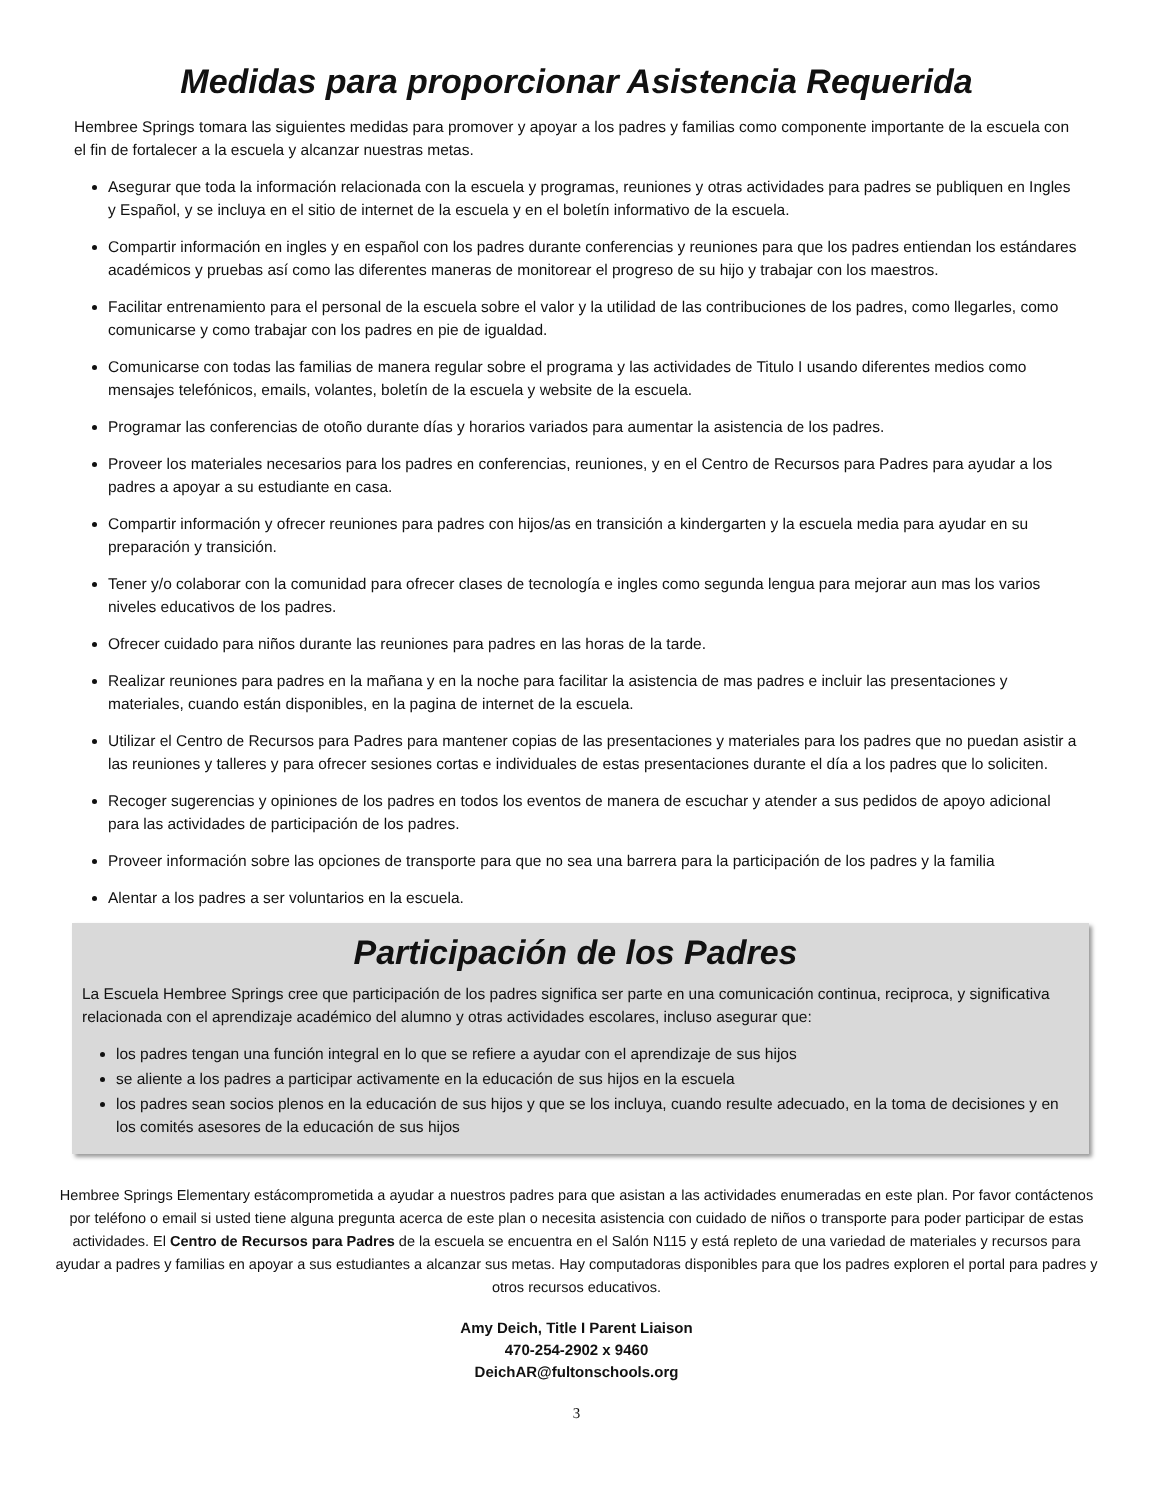Medidas para proporcionar Asistencia Requerida
Hembree Springs tomara las siguientes medidas para promover y apoyar a los padres y familias como componente importante de la escuela con el fin de fortalecer a la escuela y alcanzar nuestras metas.
Asegurar que toda la información relacionada con la escuela y programas, reuniones y otras actividades para padres se publiquen en Ingles y Español, y se incluya en el sitio de internet de la escuela y en el boletín informativo de la escuela.
Compartir información en ingles y en español con los padres durante conferencias y reuniones para que los padres entiendan los estándares académicos y pruebas así como las diferentes maneras de monitorear el progreso de su hijo y trabajar con los maestros.
Facilitar entrenamiento para el personal de la escuela sobre el valor y la utilidad de las contribuciones de los padres, como llegarles, como comunicarse y como trabajar con los padres en pie de igualdad.
Comunicarse con todas las familias de manera regular sobre el programa y las actividades de Titulo I usando diferentes medios como mensajes telefónicos, emails, volantes, boletín de la escuela y website de la escuela.
Programar las conferencias de otoño durante días y horarios variados para aumentar la asistencia de los padres.
Proveer los materiales necesarios para los padres en conferencias, reuniones, y en el Centro de Recursos para Padres para ayudar a los padres a apoyar a su estudiante en casa.
Compartir información y ofrecer reuniones para padres con hijos/as en transición a kindergarten y la escuela media para ayudar en su preparación y transición.
Tener y/o colaborar con la comunidad para ofrecer clases de tecnología e ingles como segunda lengua para mejorar aun mas los varios niveles educativos de los padres.
Ofrecer cuidado para niños durante las reuniones para padres en las horas de la tarde.
Realizar reuniones para padres en la mañana y en la noche para facilitar la asistencia de mas padres e incluir las presentaciones y materiales, cuando están disponibles, en la pagina de internet de la escuela.
Utilizar el Centro de Recursos para Padres para mantener copias de las presentaciones y materiales para los padres que no puedan asistir a las reuniones y talleres y para ofrecer sesiones cortas e individuales de estas presentaciones durante el día a los padres que lo soliciten.
Recoger sugerencias y opiniones de los padres en todos los eventos de manera de escuchar y atender a sus pedidos de apoyo adicional para las actividades de participación de los padres.
Proveer información sobre las opciones de transporte para que no sea una barrera para la participación de los padres y la familia
Alentar a los padres a ser voluntarios en la escuela.
Participación de los Padres
La Escuela Hembree Springs cree que participación de los padres significa ser parte en una comunicación continua, reciproca, y significativa relacionada con el aprendizaje académico del alumno y otras actividades escolares, incluso asegurar que:
los padres tengan una función integral en lo que se refiere a ayudar con el aprendizaje de sus hijos
se aliente a los padres a participar activamente en la educación de sus hijos en la escuela
los padres sean socios plenos en la educación de sus hijos y que se los incluya, cuando resulte adecuado, en la toma de decisiones y en los comités asesores de la educación de sus hijos
Hembree Springs Elementary estácomprometida a ayudar a nuestros padres para que asistan a las actividades enumeradas en este plan. Por favor contáctenos por teléfono o email si usted tiene alguna pregunta acerca de este plan o necesita asistencia con cuidado de niños o transporte para poder participar de estas actividades. El Centro de Recursos para Padres de la escuela se encuentra en el Salón N115 y está repleto de una variedad de materiales y recursos para ayudar a padres y familias en apoyar a sus estudiantes a alcanzar sus metas. Hay computadoras disponibles para que los padres exploren el portal para padres y otros recursos educativos.
Amy Deich, Title I Parent Liaison
470-254-2902 x 9460
DeichAR@fultonschools.org
3